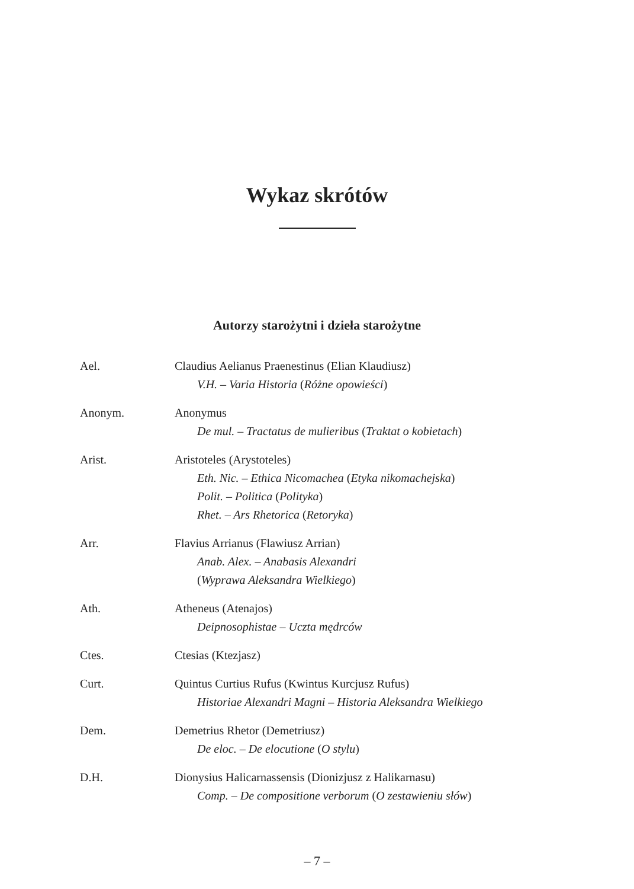Wykaz skrótów
Autorzy starożytni i dzieła starożytne
Ael. Claudius Aelianus Praenestinus (Elian Klaudiusz)
V.H. – Varia Historia (Różne opowieści)
Anonym. Anonymus
De mul. – Tractatus de mulieribus (Traktat o kobietach)
Arist. Aristoteles (Arystoteles)
Eth. Nic. – Ethica Nicomachea (Etyka nikomachejska)
Polit. – Politica (Polityka)
Rhet. – Ars Rhetorica (Retoryka)
Arr. Flavius Arrianus (Flawiusz Arrian)
Anab. Alex. – Anabasis Alexandri
(Wyprawa Aleksandra Wielkiego)
Ath. Atheneus (Atenajos)
Deipnosophistae – Uczta mędrców
Ctes. Ctesias (Ktezjasz)
Curt. Quintus Curtius Rufus (Kwintus Kurcjusz Rufus)
Historiae Alexandri Magni – Historia Aleksandra Wielkiego
Dem. Demetrius Rhetor (Demetriusz)
De eloc. – De elocutione (O stylu)
D.H. Dionysius Halicarnassensis (Dionizjusz z Halikarnasu)
Comp. – De compositione verborum (O zestawieniu słów)
– 7 –